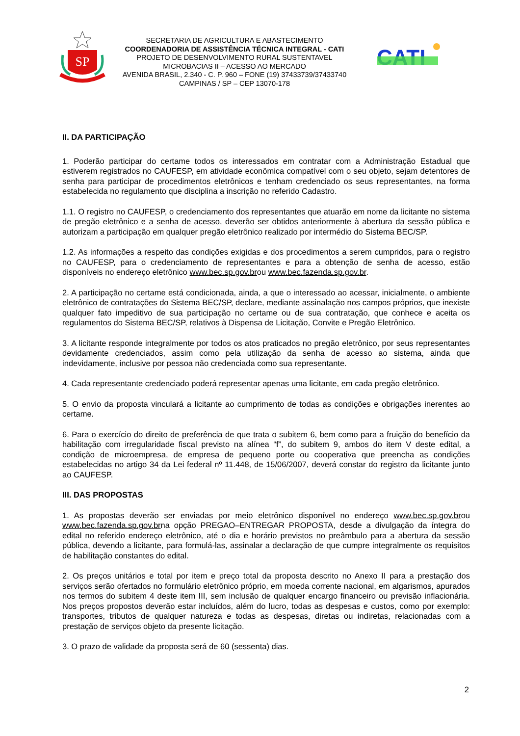SP
SECRETARIA DE AGRICULTURA E ABASTECIMENTO
COORDENADORIA DE ASSISTÊNCIA TÉCNICA INTEGRAL - CATI
PROJETO DE DESENVOLVIMENTO RURAL SUSTENTAVEL
MICROBACIAS II – ACESSO AO MERCADO
AVENIDA BRASIL, 2.340 - C. P. 960 – FONE (19) 37433739/37433740
CAMPINAS / SP – CEP 13070-178
CATI
II. DA PARTICIPAÇÃO
1. Poderão participar do certame todos os interessados em contratar com a Administração Estadual que estiverem registrados no CAUFESP, em atividade econômica compatível com o seu objeto, sejam detentores de senha para participar de procedimentos eletrônicos e tenham credenciado os seus representantes, na forma estabelecida no regulamento que disciplina a inscrição no referido Cadastro.
1.1. O registro no CAUFESP, o credenciamento dos representantes que atuarão em nome da licitante no sistema de pregão eletrônico e a senha de acesso, deverão ser obtidos anteriormente à abertura da sessão pública e autorizam a participação em qualquer pregão eletrônico realizado por intermédio do Sistema BEC/SP.
1.2. As informações a respeito das condições exigidas e dos procedimentos a serem cumpridos, para o registro no CAUFESP, para o credenciamento de representantes e para a obtenção de senha de acesso, estão disponíveis no endereço eletrônico www.bec.sp.gov.brou www.bec.fazenda.sp.gov.br.
2. A participação no certame está condicionada, ainda, a que o interessado ao acessar, inicialmente, o ambiente eletrônico de contratações do Sistema BEC/SP, declare, mediante assinalação nos campos próprios, que inexiste qualquer fato impeditivo de sua participação no certame ou de sua contratação, que conhece e aceita os regulamentos do Sistema BEC/SP, relativos à Dispensa de Licitação, Convite e Pregão Eletrônico.
3. A licitante responde integralmente por todos os atos praticados no pregão eletrônico, por seus representantes devidamente credenciados, assim como pela utilização da senha de acesso ao sistema, ainda que indevidamente, inclusive por pessoa não credenciada como sua representante.
4. Cada representante credenciado poderá representar apenas uma licitante, em cada pregão eletrônico.
5. O envio da proposta vinculará a licitante ao cumprimento de todas as condições e obrigações inerentes ao certame.
6. Para o exercício do direito de preferência de que trata o subitem 6, bem como para a fruição do benefício da habilitação com irregularidade fiscal previsto na alínea “f”, do subitem 9, ambos do item V deste edital, a condição de microempresa, de empresa de pequeno porte ou cooperativa que preencha as condições estabelecidas no artigo 34 da Lei federal nº 11.448, de 15/06/2007, deverá constar do registro da licitante junto ao CAUFESP.
III. DAS PROPOSTAS
1. As propostas deverão ser enviadas por meio eletrônico disponível no endereço www.bec.sp.gov.brou www.bec.fazenda.sp.gov.brna opção PREGAO–ENTREGAR PROPOSTA, desde a divulgação da íntegra do edital no referido endereço eletrônico, até o dia e horário previstos no preâmbulo para a abertura da sessão pública, devendo a licitante, para formulá-las, assinalar a declaração de que cumpre integralmente os requisitos de habilitação constantes do edital.
2. Os preços unitários e total por item e preço total da proposta descrito no Anexo II para a prestação dos serviços serão ofertados no formulário eletrônico próprio, em moeda corrente nacional, em algarismos, apurados nos termos do subitem 4 deste item III, sem inclusão de qualquer encargo financeiro ou previsão inflacionária. Nos preços propostos deverão estar incluídos, além do lucro, todas as despesas e custos, como por exemplo: transportes, tributos de qualquer natureza e todas as despesas, diretas ou indiretas, relacionadas com a prestação de serviços objeto da presente licitação.
3. O prazo de validade da proposta será de 60 (sessenta) dias.
2